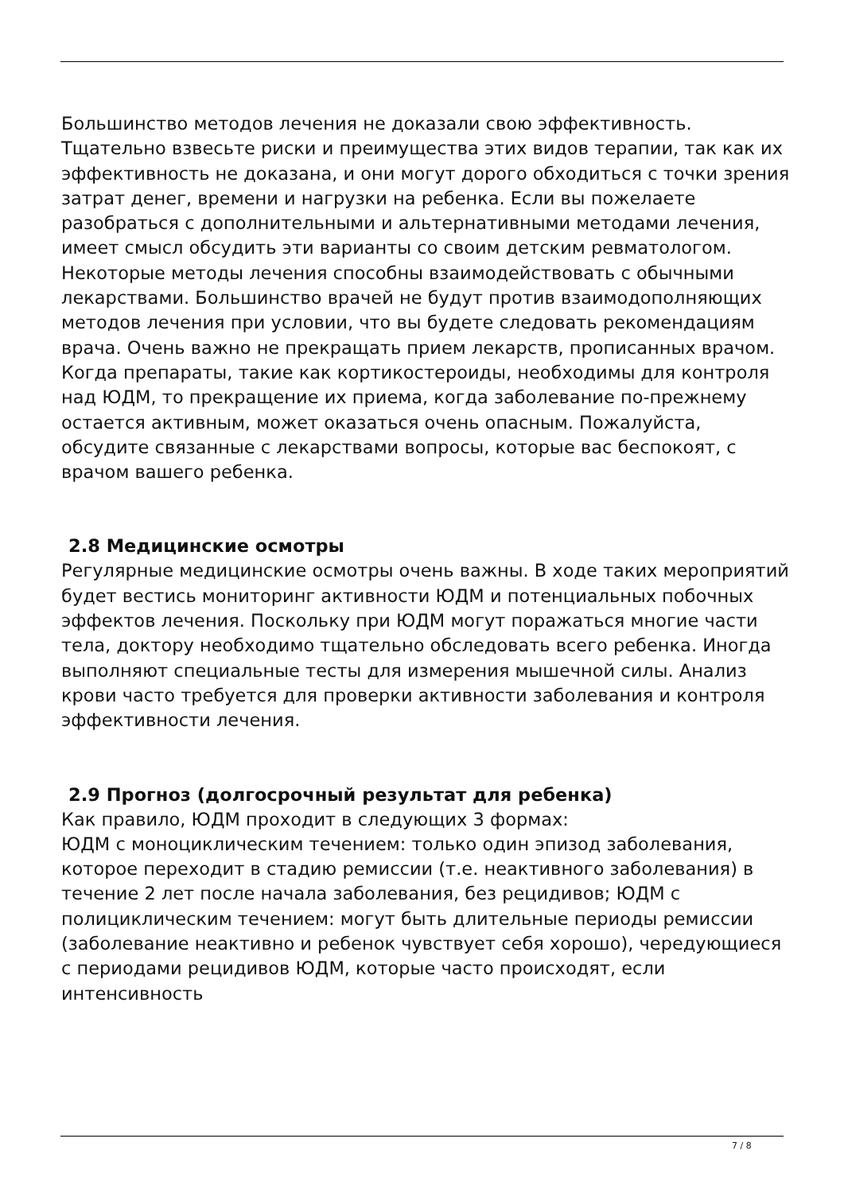Большинство методов лечения не доказали свою эффективность. Тщательно взвесьте риски и преимущества этих видов терапии, так как их эффективность не доказана, и они могут дорого обходиться с точки зрения затрат денег, времени и нагрузки на ребенка. Если вы пожелаете разобраться с дополнительными и альтернативными методами лечения, имеет смысл обсудить эти варианты со своим детским ревматологом. Некоторые методы лечения способны взаимодействовать с обычными лекарствами. Большинство врачей не будут против взаимодополняющих методов лечения при условии, что вы будете следовать рекомендациям врача. Очень важно не прекращать прием лекарств, прописанных врачом. Когда препараты, такие как кортикостероиды, необходимы для контроля над ЮДМ, то прекращение их приема, когда заболевание по-прежнему остается активным, может оказаться очень опасным. Пожалуйста, обсудите связанные с лекарствами вопросы, которые вас беспокоят, с врачом вашего ребенка.
2.8 Медицинские осмотры
Регулярные медицинские осмотры очень важны. В ходе таких мероприятий будет вестись мониторинг активности ЮДМ и потенциальных побочных эффектов лечения. Поскольку при ЮДМ могут поражаться многие части тела, доктору необходимо тщательно обследовать всего ребенка. Иногда выполняют специальные тесты для измерения мышечной силы. Анализ крови часто требуется для проверки активности заболевания и контроля эффективности лечения.
2.9 Прогноз (долгосрочный результат для ребенка)
Как правило, ЮДМ проходит в следующих 3 формах:
ЮДМ с моноциклическим течением: только один эпизод заболевания, которое переходит в стадию ремиссии (т.е. неактивного заболевания) в течение 2 лет после начала заболевания, без рецидивов; ЮДМ с полициклическим течением: могут быть длительные периоды ремиссии (заболевание неактивно и ребенок чувствует себя хорошо), чередующиеся с периодами рецидивов ЮДМ, которые часто происходят, если интенсивность
7 / 8